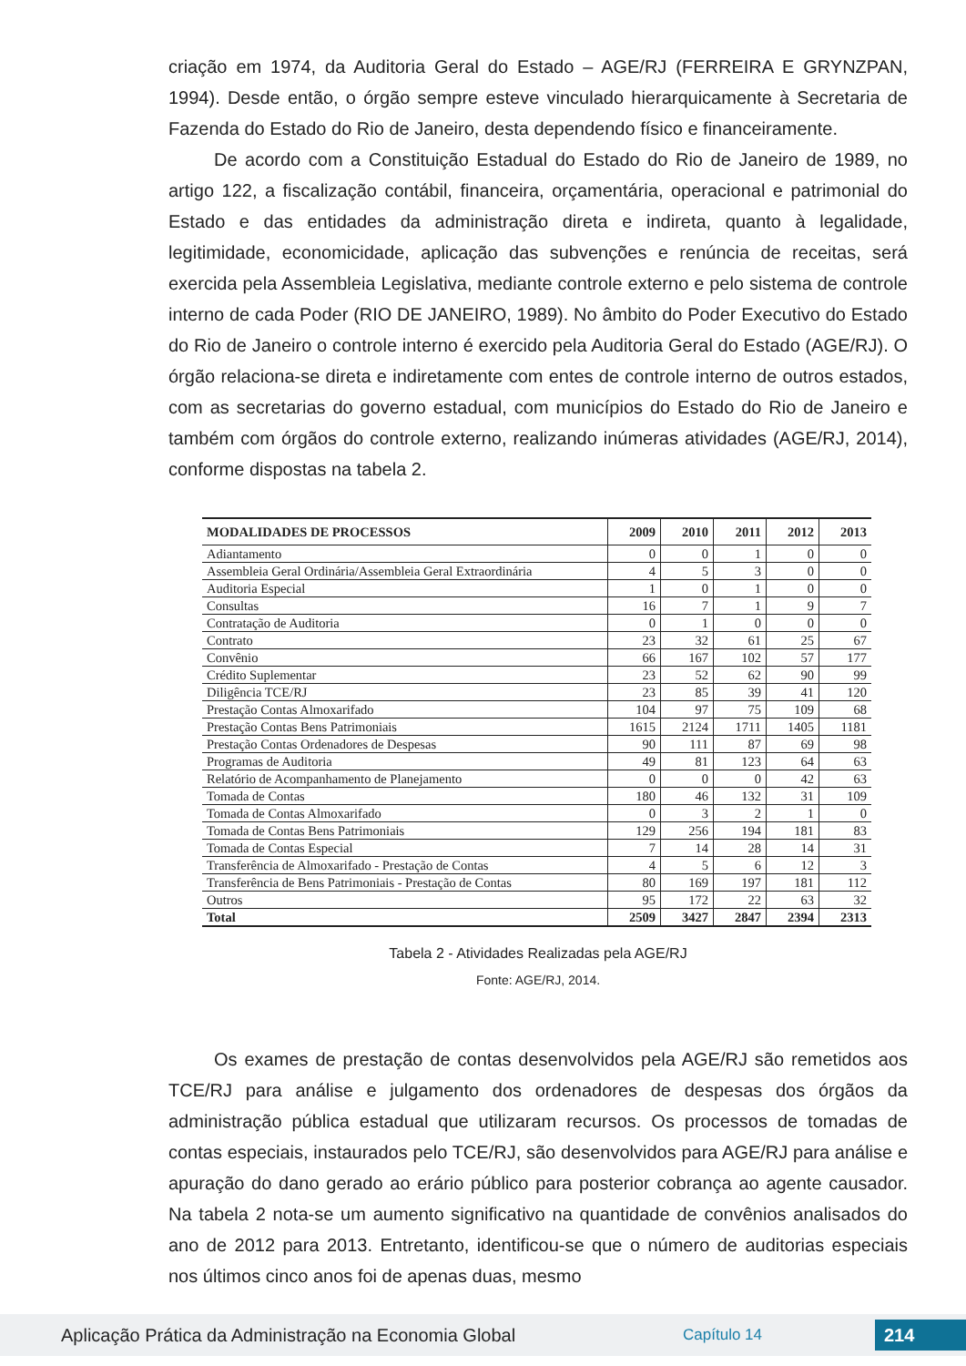criação em 1974, da Auditoria Geral do Estado – AGE/RJ (FERREIRA E GRYNZPAN, 1994). Desde então, o órgão sempre esteve vinculado hierarquicamente à Secretaria de Fazenda do Estado do Rio de Janeiro, desta dependendo físico e financeiramente.
De acordo com a Constituição Estadual do Estado do Rio de Janeiro de 1989, no artigo 122, a fiscalização contábil, financeira, orçamentária, operacional e patrimonial do Estado e das entidades da administração direta e indireta, quanto à legalidade, legitimidade, economicidade, aplicação das subvenções e renúncia de receitas, será exercida pela Assembleia Legislativa, mediante controle externo e pelo sistema de controle interno de cada Poder (RIO DE JANEIRO, 1989). No âmbito do Poder Executivo do Estado do Rio de Janeiro o controle interno é exercido pela Auditoria Geral do Estado (AGE/RJ). O órgão relaciona-se direta e indiretamente com entes de controle interno de outros estados, com as secretarias do governo estadual, com municípios do Estado do Rio de Janeiro e também com órgãos do controle externo, realizando inúmeras atividades (AGE/RJ, 2014), conforme dispostas na tabela 2.
| MODALIDADES DE PROCESSOS | 2009 | 2010 | 2011 | 2012 | 2013 |
| --- | --- | --- | --- | --- | --- |
| Adiantamento | 0 | 0 | 1 | 0 | 0 |
| Assembleia Geral Ordinária/Assembleia Geral Extraordinária | 4 | 5 | 3 | 0 | 0 |
| Auditoria Especial | 1 | 0 | 1 | 0 | 0 |
| Consultas | 16 | 7 | 1 | 9 | 7 |
| Contratação de Auditoria | 0 | 1 | 0 | 0 | 0 |
| Contrato | 23 | 32 | 61 | 25 | 67 |
| Convênio | 66 | 167 | 102 | 57 | 177 |
| Crédito Suplementar | 23 | 52 | 62 | 90 | 99 |
| Diligência TCE/RJ | 23 | 85 | 39 | 41 | 120 |
| Prestação Contas Almoxarifado | 104 | 97 | 75 | 109 | 68 |
| Prestação Contas Bens Patrimoniais | 1615 | 2124 | 1711 | 1405 | 1181 |
| Prestação Contas Ordenadores de Despesas | 90 | 111 | 87 | 69 | 98 |
| Programas de Auditoria | 49 | 81 | 123 | 64 | 63 |
| Relatório de Acompanhamento de Planejamento | 0 | 0 | 0 | 42 | 63 |
| Tomada de Contas | 180 | 46 | 132 | 31 | 109 |
| Tomada de Contas Almoxarifado | 0 | 3 | 2 | 1 | 0 |
| Tomada de Contas Bens Patrimoniais | 129 | 256 | 194 | 181 | 83 |
| Tomada de Contas Especial | 7 | 14 | 28 | 14 | 31 |
| Transferência de Almoxarifado - Prestação de Contas | 4 | 5 | 6 | 12 | 3 |
| Transferência de Bens Patrimoniais - Prestação de Contas | 80 | 169 | 197 | 181 | 112 |
| Outros | 95 | 172 | 22 | 63 | 32 |
| Total | 2509 | 3427 | 2847 | 2394 | 2313 |
Tabela 2 - Atividades Realizadas pela AGE/RJ
Fonte: AGE/RJ, 2014.
Os exames de prestação de contas desenvolvidos pela AGE/RJ são remetidos aos TCE/RJ para análise e julgamento dos ordenadores de despesas dos órgãos da administração pública estadual que utilizaram recursos. Os processos de tomadas de contas especiais, instaurados pelo TCE/RJ, são desenvolvidos para AGE/RJ para análise e apuração do dano gerado ao erário público para posterior cobrança ao agente causador. Na tabela 2 nota-se um aumento significativo na quantidade de convênios analisados do ano de 2012 para 2013. Entretanto, identificou-se que o número de auditorias especiais nos últimos cinco anos foi de apenas duas, mesmo
Aplicação Prática da Administração na Economia Global
Capítulo 14
214